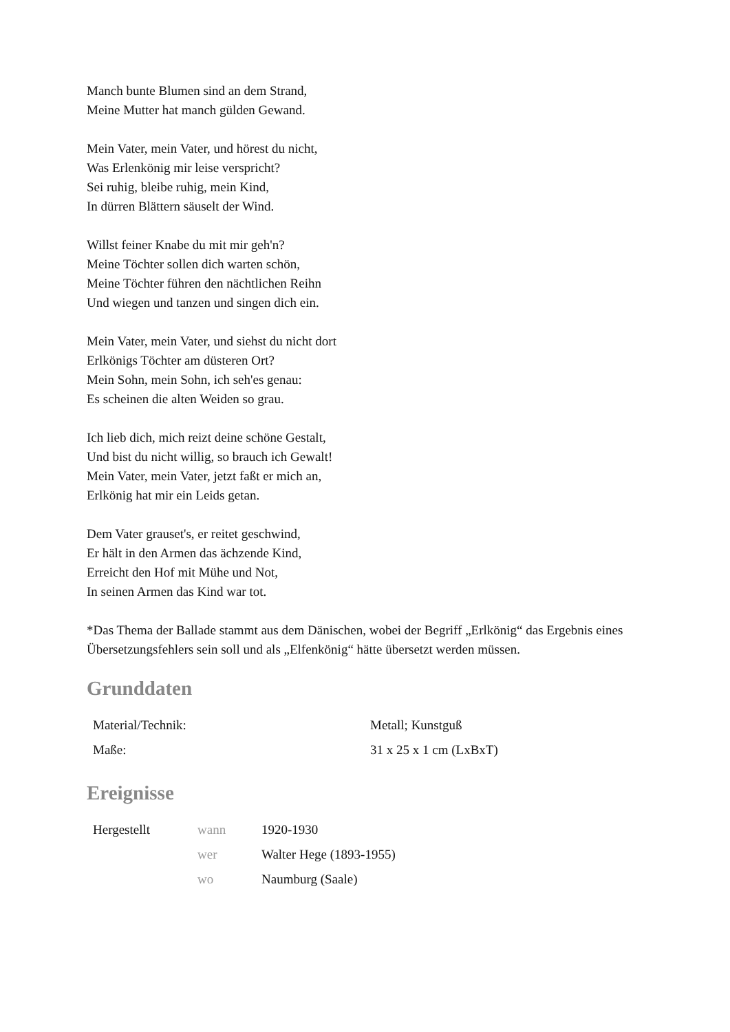Manch bunte Blumen sind an dem Strand,
Meine Mutter hat manch gülden Gewand.
Mein Vater, mein Vater, und hörest du nicht,
Was Erlenkönig mir leise verspricht?
Sei ruhig, bleibe ruhig, mein Kind,
In dürren Blättern säuselt der Wind.
Willst feiner Knabe du mit mir geh'n?
Meine Töchter sollen dich warten schön,
Meine Töchter führen den nächtlichen Reihn
Und wiegen und tanzen und singen dich ein.
Mein Vater, mein Vater, und siehst du nicht dort
Erlkönigs Töchter am düsteren Ort?
Mein Sohn, mein Sohn, ich seh'es genau:
Es scheinen die alten Weiden so grau.
Ich lieb dich, mich reizt deine schöne Gestalt,
Und bist du nicht willig, so brauch ich Gewalt!
Mein Vater, mein Vater, jetzt faßt er mich an,
Erlkönig hat mir ein Leids getan.
Dem Vater grauset's, er reitet geschwind,
Er hält in den Armen das ächzende Kind,
Erreicht den Hof mit Mühe und Not,
In seinen Armen das Kind war tot.
*Das Thema der Ballade stammt aus dem Dänischen, wobei der Begriff „Erlkönig“ das Ergebnis eines Übersetzungsfehlers sein soll und als „Elfenkönig“ hätte übersetzt werden müssen.
Grunddaten
| Material/Technik: | Metall; Kunstguß |
| Maße: | 31 x 25 x 1 cm (LxBxT) |
Ereignisse
| Hergestellt | wann | 1920-1930 |
| | wer | Walter Hege (1893-1955) |
| | wo | Naumburg (Saale) |